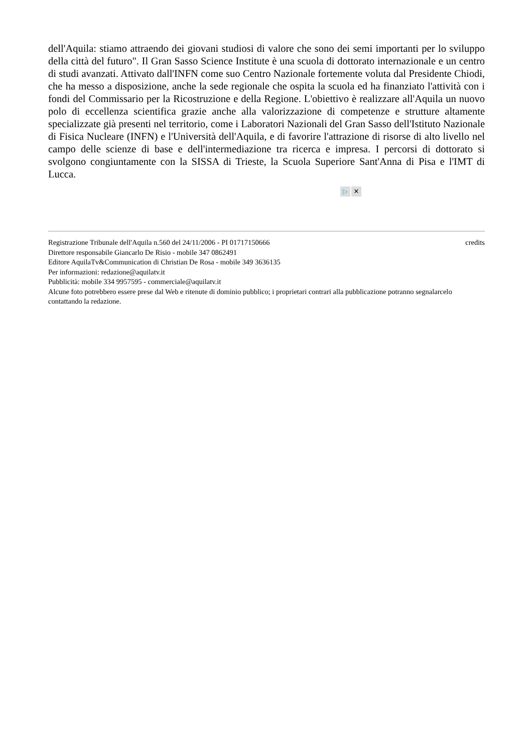dell'Aquila: stiamo attraendo dei giovani studiosi di valore che sono dei semi importanti per lo sviluppo della città del futuro". Il Gran Sasso Science Institute è una scuola di dottorato internazionale e un centro di studi avanzati. Attivato dall'INFN come suo Centro Nazionale fortemente voluta dal Presidente Chiodi, che ha messo a disposizione, anche la sede regionale che ospita la scuola ed ha finanziato l'attività con i fondi del Commissario per la Ricostruzione e della Regione. L'obiettivo è realizzare all'Aquila un nuovo polo di eccellenza scientifica grazie anche alla valorizzazione di competenze e strutture altamente specializzate già presenti nel territorio, come i Laboratori Nazionali del Gran Sasso dell'Istituto Nazionale di Fisica Nucleare (INFN) e l'Università dell'Aquila, e di favorire l'attrazione di risorse di alto livello nel campo delle scienze di base e dell'intermediazione tra ricerca e impresa. I percorsi di dottorato si svolgono congiuntamente con la SISSA di Trieste, la Scuola Superiore Sant'Anna di Pisa e l'IMT di Lucca.
▷ ✕
Registrazione Tribunale dell'Aquila n.560 del 24/11/2006 - PI 01717150666
Direttore responsabile Giancarlo De Risio - mobile 347 0862491
Editore AquilaTv&Communication di Christian De Rosa - mobile 349 3636135
Per informazioni: redazione@aquilatv.it
Pubblicità: mobile 334 9957595 - commerciale@aquilatv.it
Alcune foto potrebbero essere prese dal Web e ritenute di dominio pubblico; i proprietari contrari alla pubblicazione potranno segnalarcelo contattando la redazione.
credits